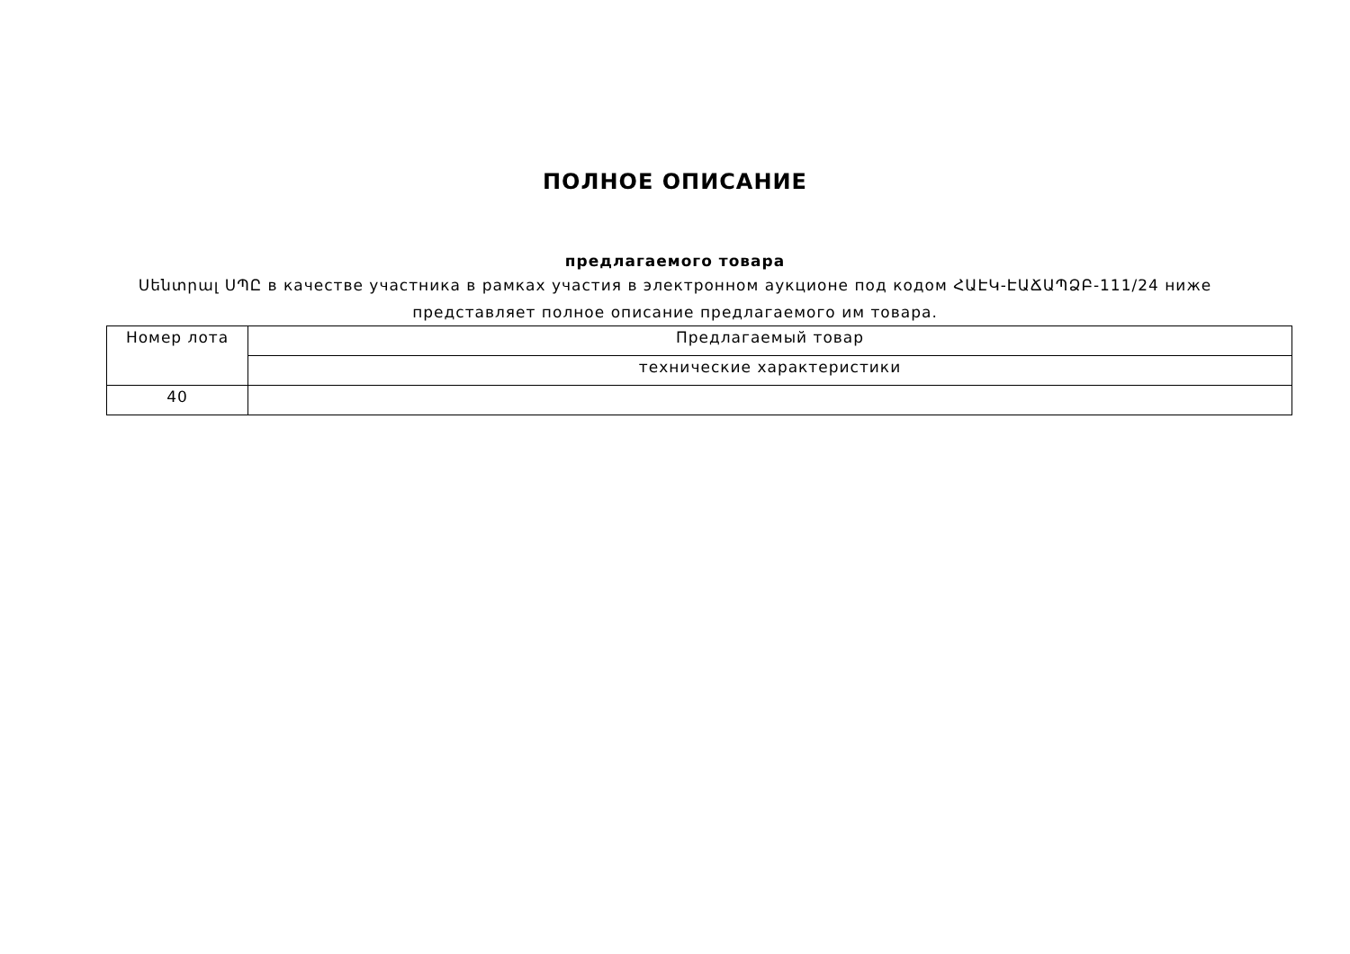ПОЛНОЕ ОПИСАНИЕ
предлагаемого товара
Սենտրալ ՍՊԸ в качестве участника в рамках участия в электронном аукционе под кодом ՀԱԷԿ-ԷԱՃԱՊՁԲ-111/24 ниже представляет полное описание предлагаемого им товара.
| Номер лота | Предлагаемый товар |
| --- | --- |
| | технические характеристики |
| 40 | |